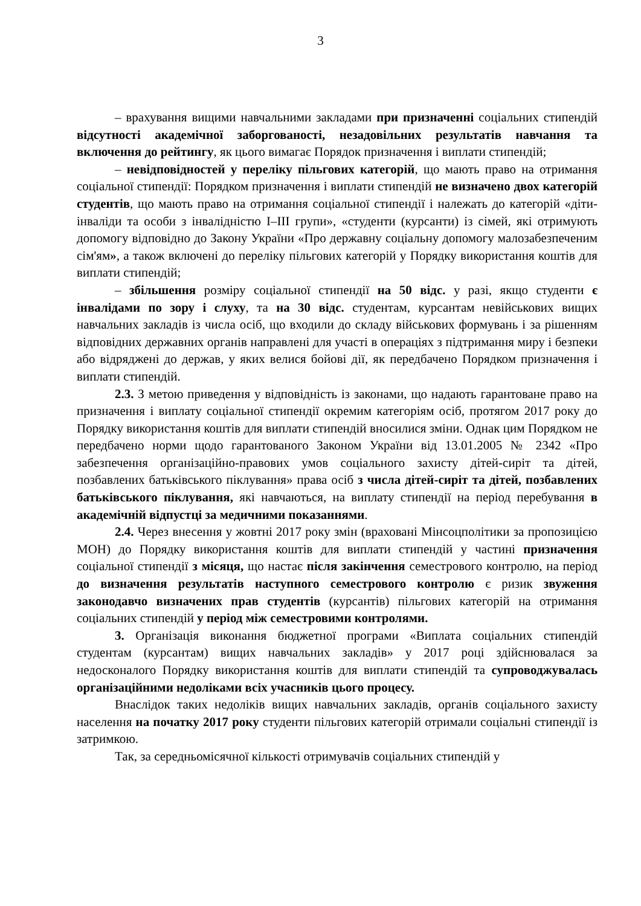3
– врахування вищими навчальними закладами при призначенні соціальних стипендій відсутності академічної заборгованості, незадовільних результатів навчання та включення до рейтингу, як цього вимагає Порядок призначення і виплати стипендій;
– невідповідностей у переліку пільгових категорій, що мають право на отримання соціальної стипендії: Порядком призначення і виплати стипендій не визначено двох категорій студентів, що мають право на отримання соціальної стипендії і належать до категорій «діти-інваліди та особи з інвалідністю I–III групи», «студенти (курсанти) із сімей, які отримують допомогу відповідно до Закону України «Про державну соціальну допомогу малозабезпеченим сім'ям», а також включені до переліку пільгових категорій у Порядку використання коштів для виплати стипендій;
– збільшення розміру соціальної стипендії на 50 відс. у разі, якщо студенти є інвалідами по зору і слуху, та на 30 відс. студентам, курсантам невійськових вищих навчальних закладів із числа осіб, що входили до складу військових формувань і за рішенням відповідних державних органів направлені для участі в операціях з підтримання миру і безпеки або відряджені до держав, у яких велися бойові дії, як передбачено Порядком призначення і виплати стипендій.
2.3. З метою приведення у відповідність із законами, що надають гарантоване право на призначення і виплату соціальної стипендії окремим категоріям осіб, протягом 2017 року до Порядку використання коштів для виплати стипендій вносилися зміни. Однак цим Порядком не передбачено норми щодо гарантованого Законом України від 13.01.2005 № 2342 «Про забезпечення організаційно-правових умов соціального захисту дітей-сиріт та дітей, позбавлених батьківського піклування» права осіб з числа дітей-сиріт та дітей, позбавлених батьківського піклування, які навчаються, на виплату стипендії на період перебування в академічній відпустці за медичними показаннями.
2.4. Через внесення у жовтні 2017 року змін (враховані Мінсоцполітики за пропозицією МОН) до Порядку використання коштів для виплати стипендій у частині призначення соціальної стипендії з місяця, що настає після закінчення семестрового контролю, на період до визначення результатів наступного семестрового контролю є ризик звуження законодавчо визначених прав студентів (курсантів) пільгових категорій на отримання соціальних стипендій у період між семестровими контролями.
3. Організація виконання бюджетної програми «Виплата соціальних стипендій студентам (курсантам) вищих навчальних закладів» у 2017 році здійснювалася за недосконалого Порядку використання коштів для виплати стипендій та супроводжувалась організаційними недоліками всіх учасників цього процесу.
Внаслідок таких недоліків вищих навчальних закладів, органів соціального захисту населення на початку 2017 року студенти пільгових категорій отримали соціальні стипендії із затримкою.
Так, за середньомісячної кількості отримувачів соціальних стипендій у